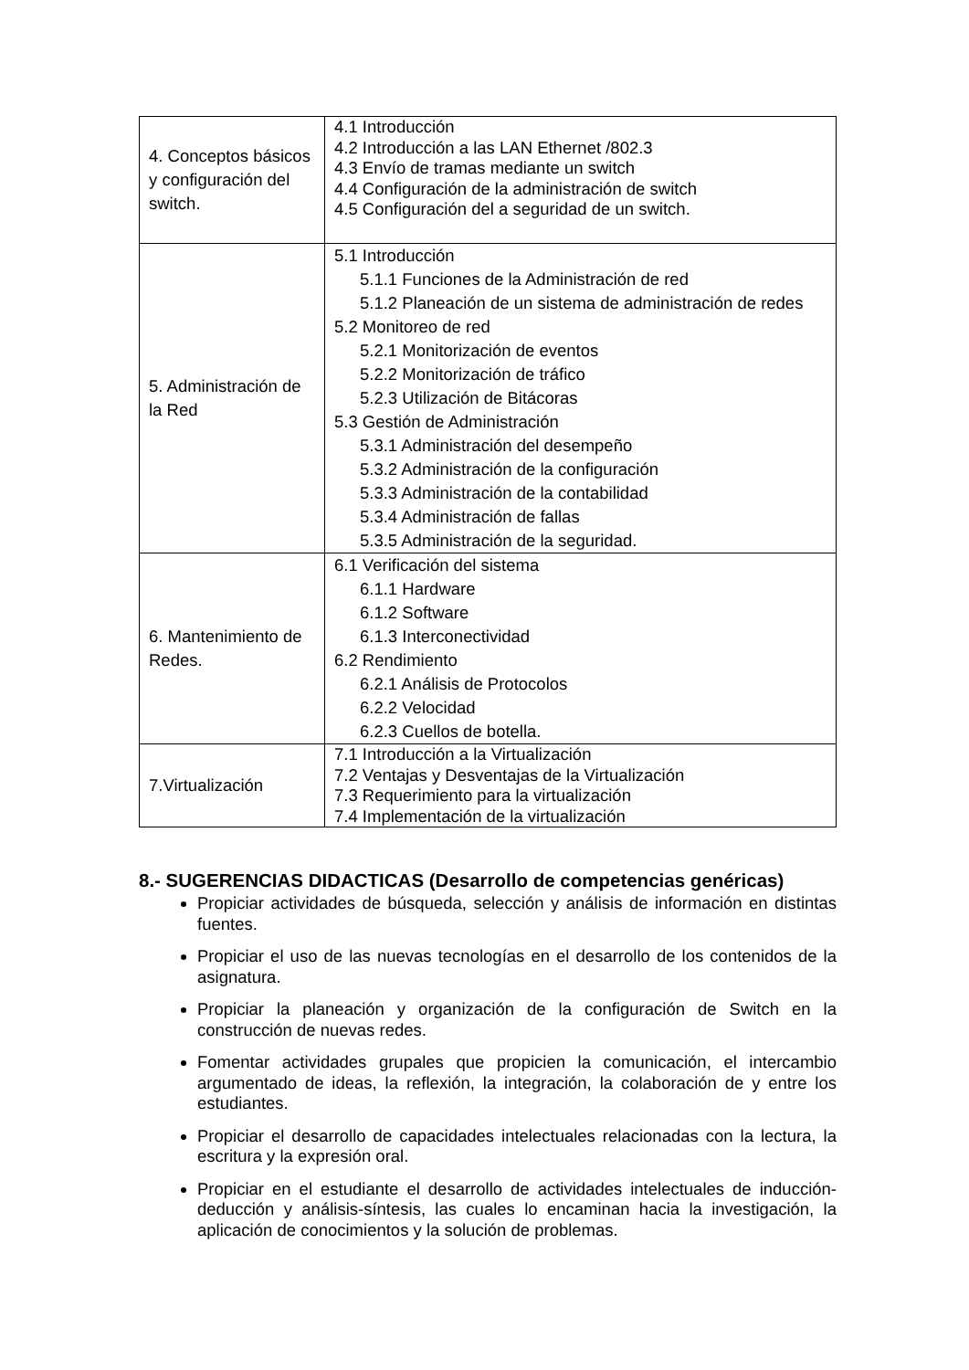| 4. Conceptos básicos y configuración del switch. | 4.1 Introducción 4.2 Introducción a las LAN Ethernet /802.3 4.3 Envío de tramas mediante un switch 4.4 Configuración de la administración de switch 4.5 Configuración del a seguridad de un switch. |
| 5. Administración de la Red | 5.1 Introducción 5.1.1 Funciones de la Administración de red 5.1.2 Planeación de un sistema de administración de redes 5.2 Monitoreo de red 5.2.1 Monitorización de eventos 5.2.2 Monitorización de tráfico 5.2.3 Utilización de Bitácoras 5.3 Gestión de Administración 5.3.1 Administración del desempeño 5.3.2 Administración de la configuración 5.3.3 Administración de la contabilidad 5.3.4 Administración de fallas 5.3.5 Administración de la seguridad. |
| 6. Mantenimiento de Redes. | 6.1 Verificación del sistema 6.1.1 Hardware 6.1.2 Software 6.1.3 Interconectividad 6.2 Rendimiento 6.2.1 Análisis de Protocolos 6.2.2 Velocidad 6.2.3 Cuellos de botella. |
| 7.Virtualización | 7.1 Introducción a la Virtualización 7.2 Ventajas y Desventajas de la Virtualización 7.3 Requerimiento para la virtualización 7.4 Implementación de la virtualización |
8.- SUGERENCIAS DIDACTICAS (Desarrollo de competencias genéricas)
Propiciar actividades de búsqueda, selección y análisis de información en distintas fuentes.
Propiciar el uso de las nuevas tecnologías en el desarrollo de los contenidos de la asignatura.
Propiciar la planeación y organización de la configuración de Switch en la construcción de nuevas redes.
Fomentar actividades grupales que propicien la comunicación, el intercambio argumentado de ideas, la reflexión, la integración, la colaboración de y entre los estudiantes.
Propiciar el desarrollo de capacidades intelectuales relacionadas con la lectura, la escritura y la expresión oral.
Propiciar en el estudiante el desarrollo de actividades intelectuales de inducción-deducción y análisis-síntesis, las cuales lo encaminan hacia la investigación, la aplicación de conocimientos y la solución de problemas.